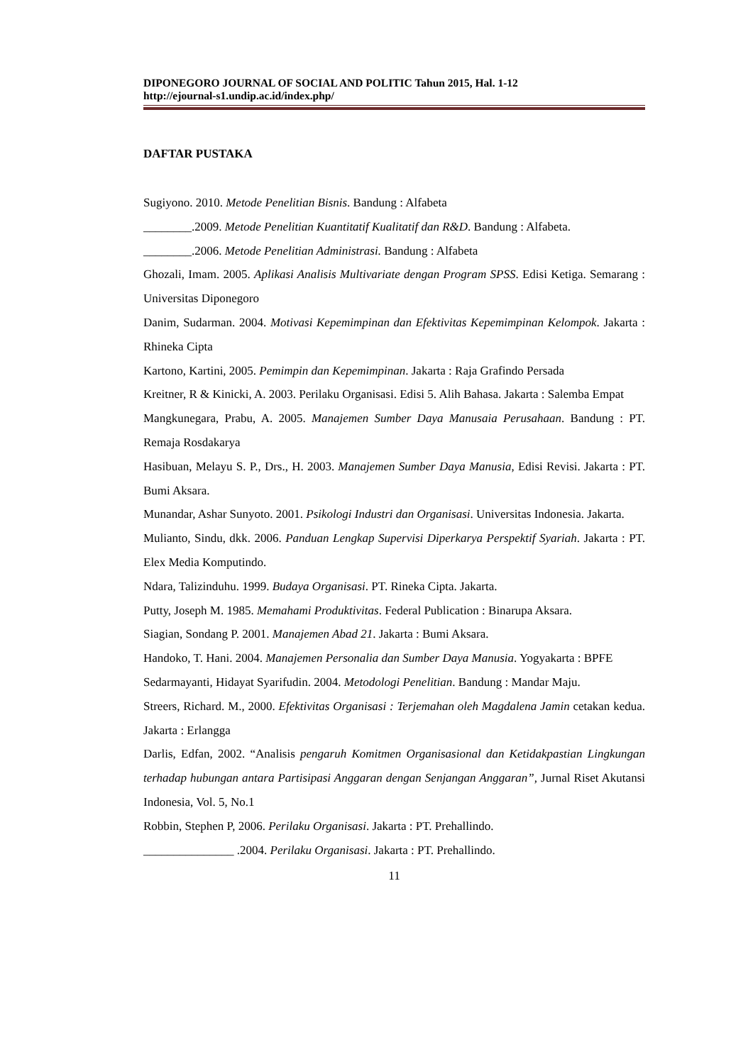DIPONEGORO JOURNAL OF SOCIAL AND POLITIC Tahun 2015, Hal. 1-12
http://ejournal-s1.undip.ac.id/index.php/
DAFTAR PUSTAKA
Sugiyono. 2010. Metode Penelitian Bisnis. Bandung : Alfabeta
________.2009. Metode Penelitian Kuantitatif Kualitatif dan R&D. Bandung : Alfabeta.
________.2006. Metode Penelitian Administrasi. Bandung : Alfabeta
Ghozali, Imam. 2005. Aplikasi Analisis Multivariate dengan Program SPSS. Edisi Ketiga. Semarang : Universitas Diponegoro
Danim, Sudarman. 2004. Motivasi Kepemimpinan dan Efektivitas Kepemimpinan Kelompok. Jakarta : Rhineka Cipta
Kartono, Kartini, 2005. Pemimpin dan Kepemimpinan. Jakarta : Raja Grafindo Persada
Kreitner, R & Kinicki, A. 2003. Perilaku Organisasi. Edisi 5. Alih Bahasa. Jakarta : Salemba Empat
Mangkunegara, Prabu, A. 2005. Manajemen Sumber Daya Manusaia Perusahaan. Bandung : PT. Remaja Rosdakarya
Hasibuan, Melayu S. P., Drs., H. 2003. Manajemen Sumber Daya Manusia, Edisi Revisi. Jakarta : PT. Bumi Aksara.
Munandar, Ashar Sunyoto. 2001. Psikologi Industri dan Organisasi. Universitas Indonesia. Jakarta.
Mulianto, Sindu, dkk. 2006. Panduan Lengkap Supervisi Diperkarya Perspektif Syariah. Jakarta : PT. Elex Media Komputindo.
Ndara, Talizinduhu. 1999. Budaya Organisasi. PT. Rineka Cipta. Jakarta.
Putty, Joseph M. 1985. Memahami Produktivitas. Federal Publication : Binarupa Aksara.
Siagian, Sondang P. 2001. Manajemen Abad 21. Jakarta : Bumi Aksara.
Handoko, T. Hani. 2004. Manajemen Personalia dan Sumber Daya Manusia. Yogyakarta : BPFE
Sedarmayanti, Hidayat Syarifudin. 2004. Metodologi Penelitian. Bandung : Mandar Maju.
Streers, Richard. M., 2000. Efektivitas Organisasi : Terjemahan oleh Magdalena Jamin cetakan kedua. Jakarta : Erlangga
Darlis, Edfan, 2002. “Analisis pengaruh Komitmen Organisasional dan Ketidakpastian Lingkungan terhadap hubungan antara Partisipasi Anggaran dengan Senjangan Anggaran”, Jurnal Riset Akutansi Indonesia, Vol. 5, No.1
Robbin, Stephen P, 2006. Perilaku Organisasi. Jakarta : PT. Prehallindo.
_______________ .2004. Perilaku Organisasi. Jakarta : PT. Prehallindo.
11